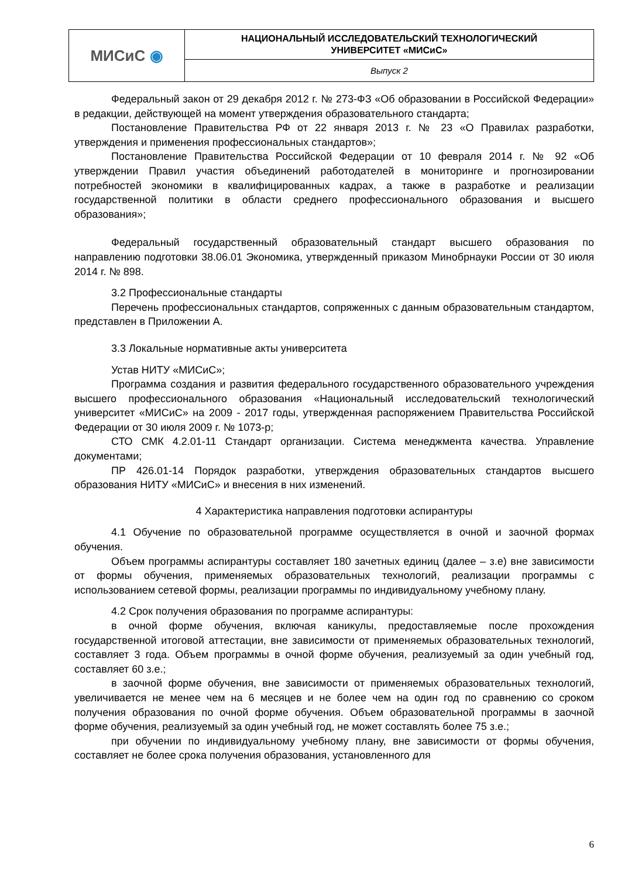| МИСиС ◉ | НАЦИОНАЛЬНЫЙ ИССЛЕДОВАТЕЛЬСКИЙ ТЕХНОЛОГИЧЕСКИЙ УНИВЕРСИТЕТ «МИСиС» |
| | Выпуск 2 |
Федеральный закон от 29 декабря 2012 г. № 273-ФЗ «Об образовании в Российской Федерации» в редакции, действующей на момент утверждения образовательного стандарта;
Постановление Правительства РФ от 22 января 2013 г. № 23 «О Правилах разработки, утверждения и применения профессиональных стандартов»;
Постановление Правительства Российской Федерации от 10 февраля 2014 г. № 92 «Об утверждении Правил участия объединений работодателей в мониторинге и прогнозировании потребностей экономики в квалифицированных кадрах, а также в разработке и реализации государственной политики в области среднего профессионального образования и высшего образования»;
Федеральный государственный образовательный стандарт высшего образования по направлению подготовки 38.06.01 Экономика, утвержденный приказом Минобрнауки России от 30 июля 2014 г. № 898.
3.2 Профессиональные стандарты
Перечень профессиональных стандартов, сопряженных с данным образовательным стандартом, представлен в Приложении А.
3.3 Локальные нормативные акты университета
Устав НИТУ «МИСиС»;
Программа создания и развития федерального государственного образовательного учреждения высшего профессионального образования «Национальный исследовательский технологический университет «МИСиС» на 2009 - 2017 годы, утвержденная распоряжением Правительства Российской Федерации от 30 июля 2009 г. № 1073-р;
СТО СМК 4.2.01-11 Стандарт организации. Система менеджмента качества. Управление документами;
ПР 426.01-14 Порядок разработки, утверждения образовательных стандартов высшего образования НИТУ «МИСиС» и внесения в них изменений.
4 Характеристика направления подготовки аспирантуры
4.1 Обучение по образовательной программе осуществляется в очной и заочной формах обучения.
Объем программы аспирантуры составляет 180 зачетных единиц (далее – з.е) вне зависимости от формы обучения, применяемых образовательных технологий, реализации программы с использованием сетевой формы, реализации программы по индивидуальному учебному плану.
4.2 Срок получения образования по программе аспирантуры:
в очной форме обучения, включая каникулы, предоставляемые после прохождения государственной итоговой аттестации, вне зависимости от применяемых образовательных технологий, составляет 3 года. Объем программы в очной форме обучения, реализуемый за один учебный год, составляет 60 з.е.;
в заочной форме обучения, вне зависимости от применяемых образовательных технологий, увеличивается не менее чем на 6 месяцев и не более чем на один год по сравнению со сроком получения образования по очной форме обучения. Объем образовательной программы в заочной форме обучения, реализуемый за один учебный год, не может составлять более 75 з.е.;
при обучении по индивидуальному учебному плану, вне зависимости от формы обучения, составляет не более срока получения образования, установленного для
6